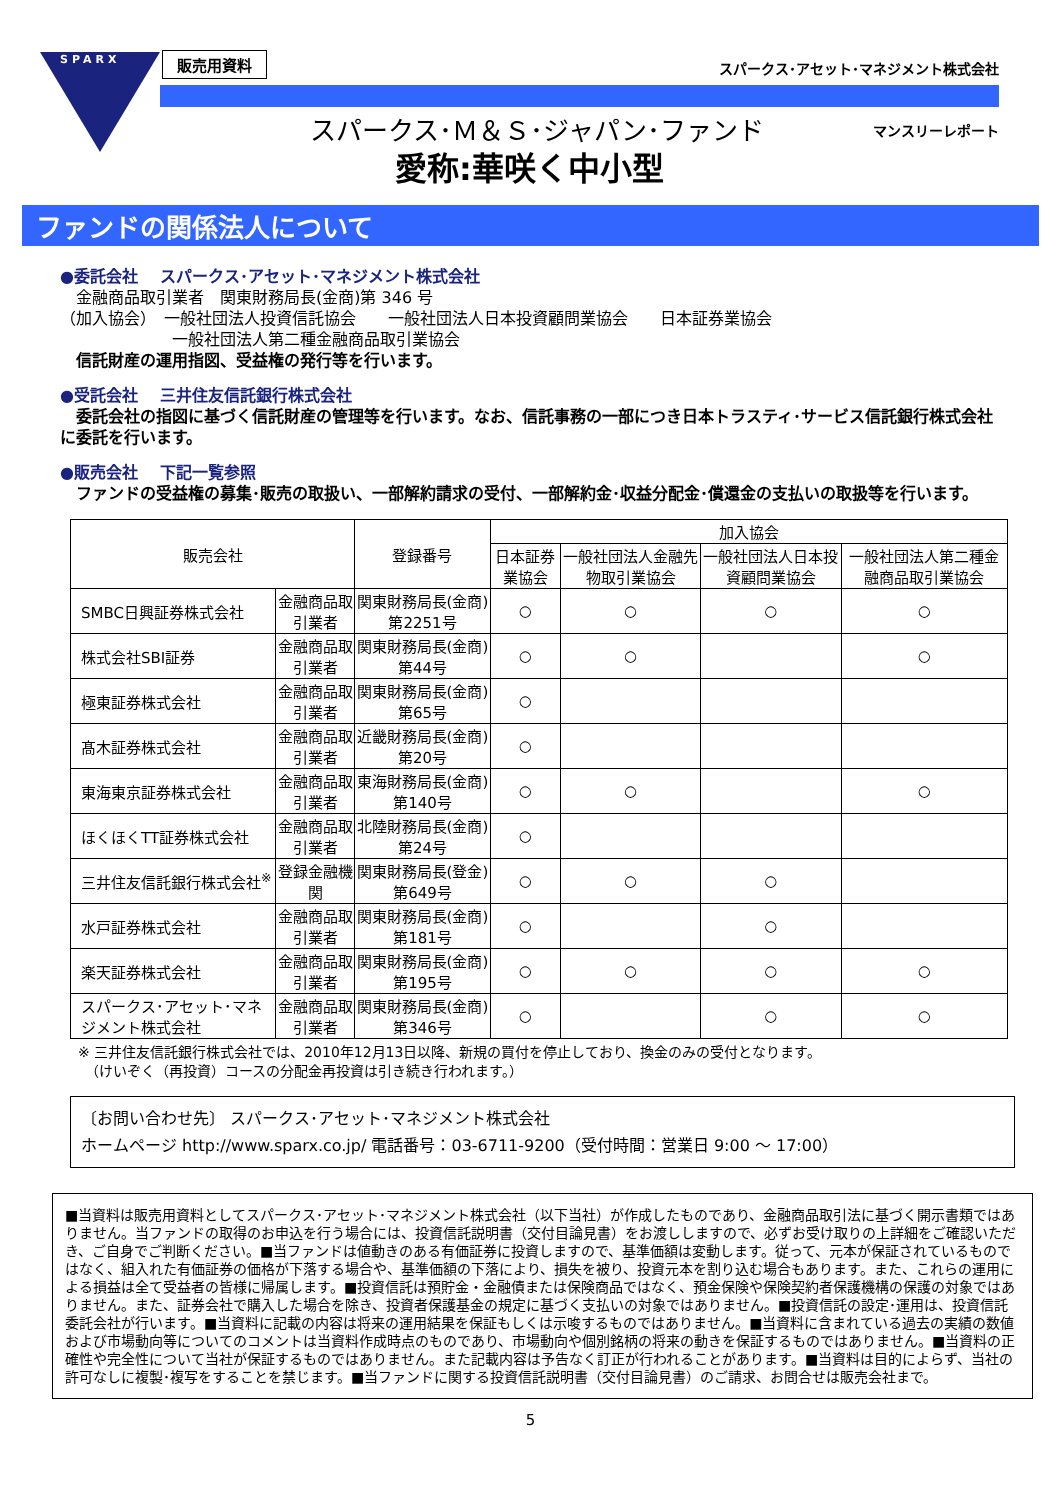SPARX 販売用資料
スパークス･アセット･マネジメント株式会社
スパークス･Ｍ＆Ｓ･ジャパン･ファンド マンスリーレポート
愛称:華咲く中小型
ファンドの関係法人について
●委託会社　 スパークス･アセット･マネジメント株式会社
　金融商品取引業者　関東財務局長(金商)第 346 号
（加入協会）　一般社団法人投資信託協会　　一般社団法人日本投資顧問業協会　　日本証券業協会
　　　　　　　一般社団法人第二種金融商品取引業協会
　信託財産の運用指図、受益権の発行等を行います。
●受託会社　 三井住友信託銀行株式会社
　委託会社の指図に基づく信託財産の管理等を行います。なお、信託事務の一部につき日本トラスティ･サービス信託銀行株式会社に委託を行います。
●販売会社　 下記一覧参照
　ファンドの受益権の募集･販売の取扱い、一部解約請求の受付、一部解約金･収益分配金･償還金の支払いの取扱等を行います。
| 販売会社 | | 登録番号 | 加入協会 | | | |
| --- | --- | --- | --- | --- | --- | --- |
| | | | 日本証券業協会 | 一般社団法人金融先物取引業協会 | 一般社団法人日本投資顧問業協会 | 一般社団法人第二種金融商品取引業協会 |
| SMBC日興証券株式会社 | 金融商品取引業者 | 関東財務局長(金商)第2251号 | ○ | ○ | ○ | ○ |
| 株式会社SBI証券 | 金融商品取引業者 | 関東財務局長(金商)第44号 | ○ | ○ | | ○ |
| 極東証券株式会社 | 金融商品取引業者 | 関東財務局長(金商)第65号 | ○ | | | |
| 髙木証券株式会社 | 金融商品取引業者 | 近畿財務局長(金商)第20号 | ○ | | | |
| 東海東京証券株式会社 | 金融商品取引業者 | 東海財務局長(金商)第140号 | ○ | ○ | | ○ |
| ほくほくTT証券株式会社 | 金融商品取引業者 | 北陸財務局長(金商)第24号 | ○ | | | |
| 三井住友信託銀行株式会社<sup>※</sup> | 登録金融機関 | 関東財務局長(登金)第649号 | ○ | ○ | ○ | |
| 水戸証券株式会社 | 金融商品取引業者 | 関東財務局長(金商)第181号 | ○ | | ○ | |
| 楽天証券株式会社 | 金融商品取引業者 | 関東財務局長(金商)第195号 | ○ | ○ | ○ | ○ |
| スパークス･アセット･マネジメント株式会社 | 金融商品取引業者 | 関東財務局長(金商)第346号 | ○ | | ○ | ○ |
※ 三井住友信託銀行株式会社では、2010年12月13日以降、新規の買付を停止しており、換金のみの受付となります。
　（けいぞく（再投資）コースの分配金再投資は引き続き行われます。）
〔お問い合わせ先〕 スパークス･アセット･マネジメント株式会社
ホームページ http://www.sparx.co.jp/ 電話番号：03-6711-9200（受付時間：営業日 9:00 ～ 17:00）
■当資料は販売用資料としてスパークス･アセット･マネジメント株式会社（以下当社）が作成したものであり、金融商品取引法に基づく開示書類ではありません。当ファンドの取得のお申込を行う場合には、投資信託説明書（交付目論見書）をお渡ししますので、必ずお受け取りの上詳細をご確認いただき、ご自身でご判断ください。■当ファンドは値動きのある有価証券に投資しますので、基準価額は変動します。従って、元本が保証されているものではなく、組入れた有価証券の価格が下落する場合や、基準価額の下落により、損失を被り、投資元本を割り込む場合もあります。また、これらの運用による損益は全て受益者の皆様に帰属します。■投資信託は預貯金・金融債または保険商品ではなく、預金保険や保険契約者保護機構の保護の対象ではありません。また、証券会社で購入した場合を除き、投資者保護基金の規定に基づく支払いの対象ではありません。■投資信託の設定･運用は、投資信託委託会社が行います。■当資料に記載の内容は将来の運用結果を保証もしくは示唆するものではありません。■当資料に含まれている過去の実績の数値および市場動向等についてのコメントは当資料作成時点のものであり、市場動向や個別銘柄の将来の動きを保証するものではありません。■当資料の正確性や完全性について当社が保証するものではありません。また記載内容は予告なく訂正が行われることがあります。■当資料は目的によらず、当社の許可なしに複製･複写をすることを禁じます。■当ファンドに関する投資信託説明書（交付目論見書）のご請求、お問合せは販売会社まで。
5